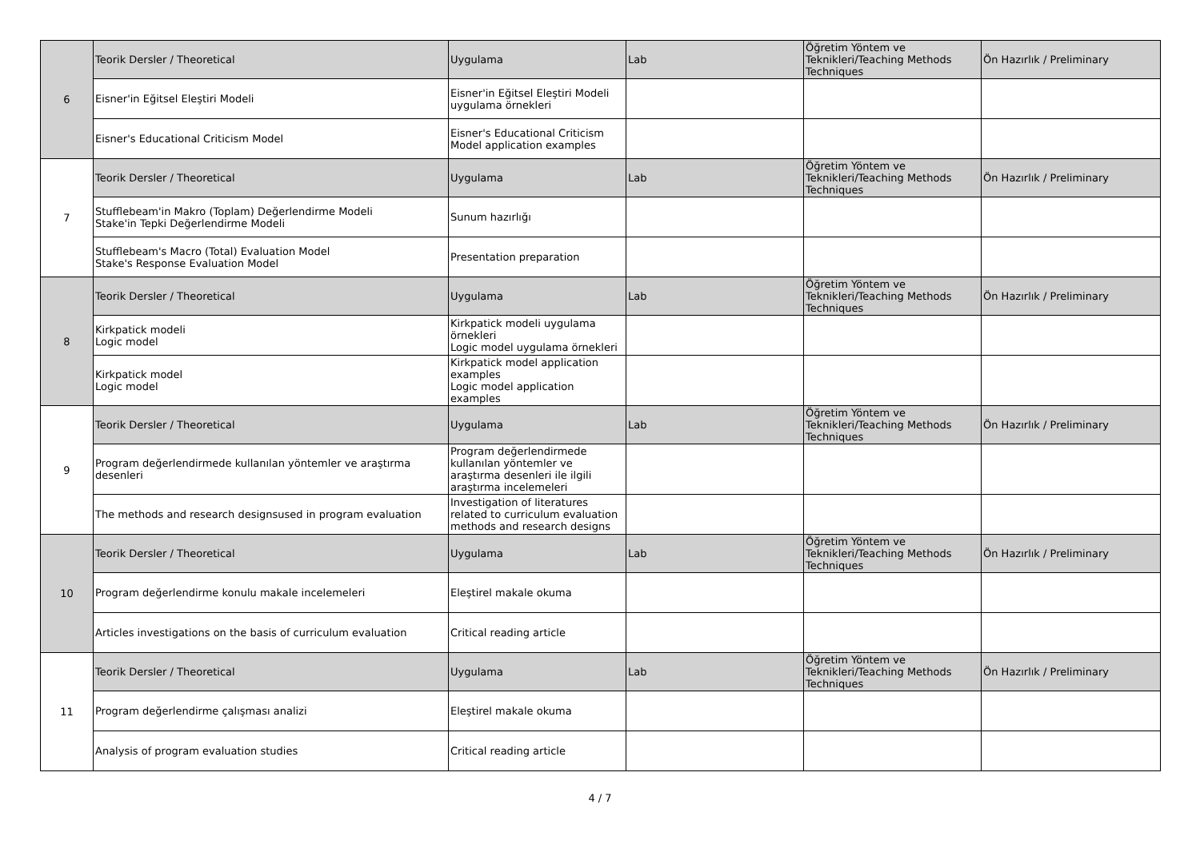| 6 | Teorik Dersler / Theoretical | Uygulama | Lab | Öğretim Yöntem ve Teknikleri/Teaching Methods Techniques | Ön Hazırlık / Preliminary |
| | Eisner'in Eğitsel Eleştiri Modeli | Eisner'in Eğitsel Eleştiri Modeli uygulama örnekleri | | | |
| | Eisner's Educational Criticism Model | Eisner's Educational Criticism Model application examples | | | |
| 7 | Teorik Dersler / Theoretical | Uygulama | Lab | Öğretim Yöntem ve Teknikleri/Teaching Methods Techniques | Ön Hazırlık / Preliminary |
| | Stufflebeam'in Makro (Toplam) Değerlendirme Modeli Stake'in Tepki Değerlendirme Modeli | Sunum hazırlığı | | | |
| | Stufflebeam's Macro (Total) Evaluation Model Stake's Response Evaluation Model | Presentation preparation | | | |
| 8 | Teorik Dersler / Theoretical | Uygulama | Lab | Öğretim Yöntem ve Teknikleri/Teaching Methods Techniques | Ön Hazırlık / Preliminary |
| | Kirkpatick modeli Logic model | Kirkpatick modeli uygulama örnekleri Logic model uygulama örnekleri | | | |
| | Kirkpatick model Logic model | Kirkpatick model application examples Logic model application examples | | | |
| 9 | Teorik Dersler / Theoretical | Uygulama | Lab | Öğretim Yöntem ve Teknikleri/Teaching Methods Techniques | Ön Hazırlık / Preliminary |
| | Program değerlendirmede kullanılan yöntemler ve araştırma desenleri | Program değerlendirmede kullanılan yöntemler ve araştırma desenleri ile ilgili araştırma incelemeleri | | | |
| | The methods and research designsused in program evaluation | Investigation of literatures related to curriculum evaluation methods and research designs | | | |
| 10 | Teorik Dersler / Theoretical | Uygulama | Lab | Öğretim Yöntem ve Teknikleri/Teaching Methods Techniques | Ön Hazırlık / Preliminary |
| | Program değerlendirme konulu makale incelemeleri | Eleştirel makale okuma | | | |
| | Articles investigations on the basis of curriculum evaluation | Critical reading article | | | |
| 11 | Teorik Dersler / Theoretical | Uygulama | Lab | Öğretim Yöntem ve Teknikleri/Teaching Methods Techniques | Ön Hazırlık / Preliminary |
| | Program değerlendirme çalışması analizi | Eleştirel makale okuma | | | |
| | Analysis of program evaluation studies | Critical reading article | | | |
4 / 7